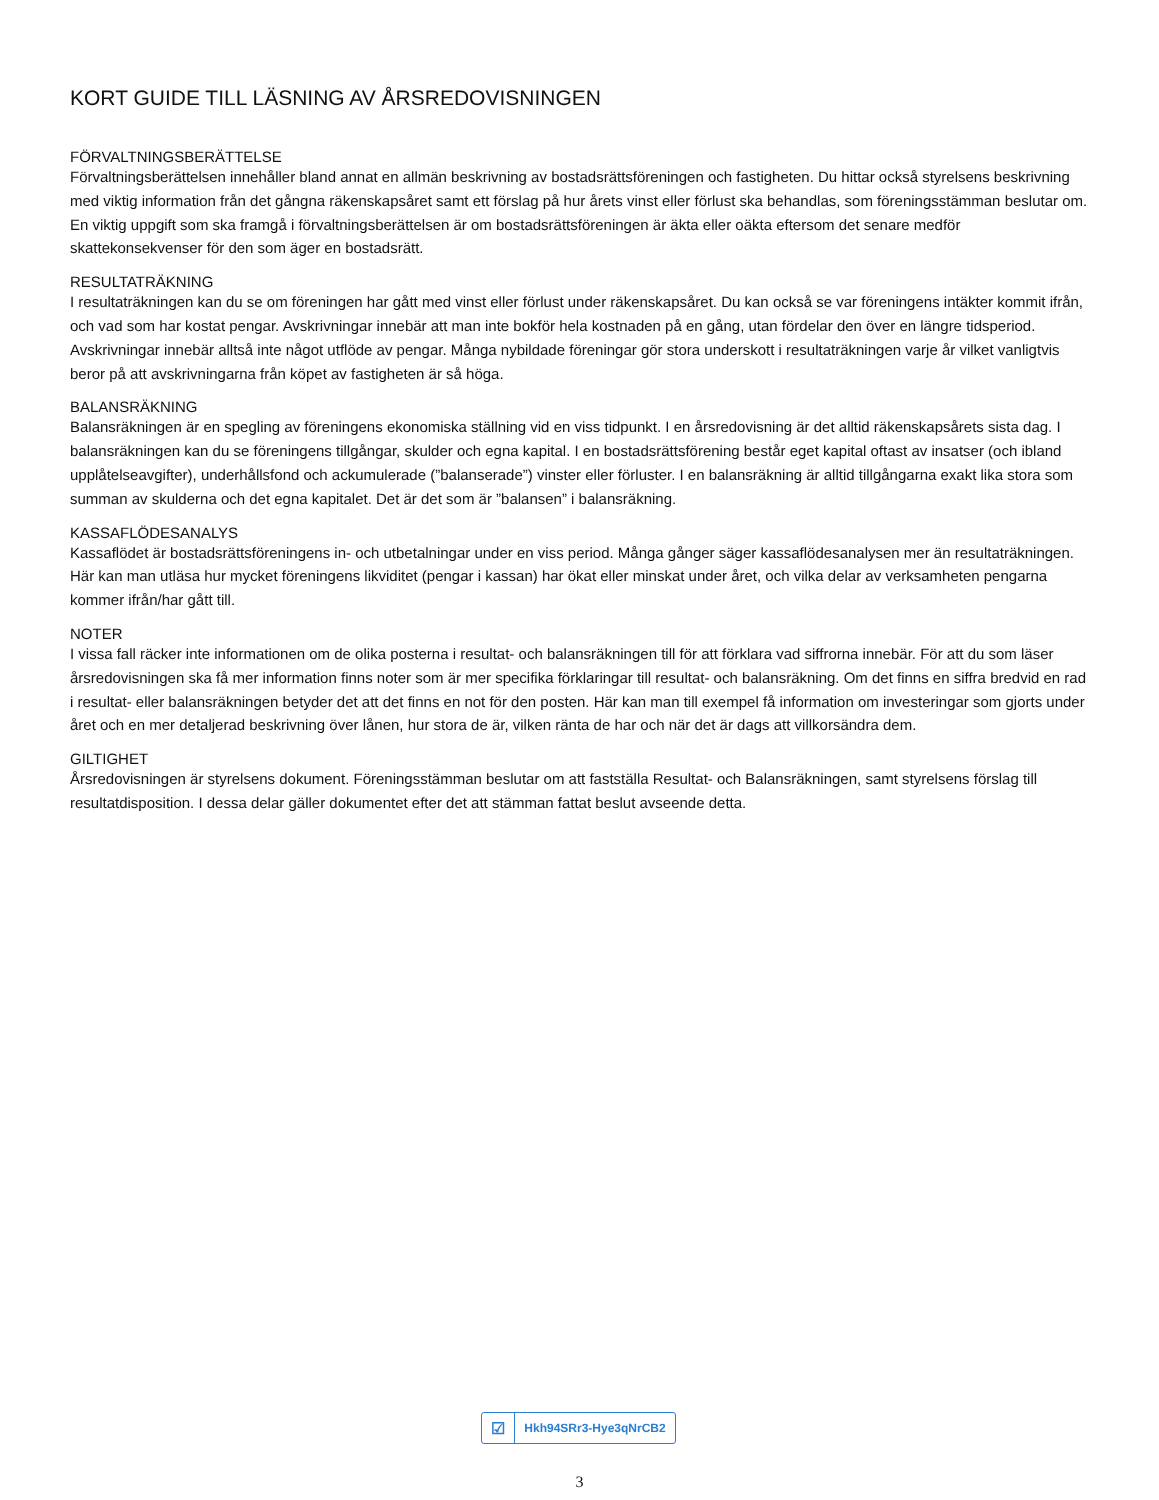KORT GUIDE TILL LÄSNING AV ÅRSREDOVISNINGEN
FÖRVALTNINGSBERÄTTELSE
Förvaltningsberättelsen innehåller bland annat en allmän beskrivning av bostadsrättsföreningen och fastigheten. Du hittar också styrelsens beskrivning med viktig information från det gångna räkenskapsåret samt ett förslag på hur årets vinst eller förlust ska behandlas, som föreningsstämman beslutar om. En viktig uppgift som ska framgå i förvaltningsberättelsen är om bostadsrättsföreningen är äkta eller oäkta eftersom det senare medför skattekonsekvenser för den som äger en bostadsrätt.
RESULTATRÄKNING
I resultaträkningen kan du se om föreningen har gått med vinst eller förlust under räkenskapsåret. Du kan också se var föreningens intäkter kommit ifrån, och vad som har kostat pengar. Avskrivningar innebär att man inte bokför hela kostnaden på en gång, utan fördelar den över en längre tidsperiod. Avskrivningar innebär alltså inte något utflöde av pengar. Många nybildade föreningar gör stora underskott i resultaträkningen varje år vilket vanligtvis beror på att avskrivningarna från köpet av fastigheten är så höga.
BALANSRÄKNING
Balansräkningen är en spegling av föreningens ekonomiska ställning vid en viss tidpunkt. I en årsredovisning är det alltid räkenskapsårets sista dag. I balansräkningen kan du se föreningens tillgångar, skulder och egna kapital. I en bostadsrättsförening består eget kapital oftast av insatser (och ibland upplåtelseavgifter), underhållsfond och ackumulerade (”balanserade”) vinster eller förluster. I en balansräkning är alltid tillgångarna exakt lika stora som summan av skulderna och det egna kapitalet. Det är det som är ”balansen” i balansräkning.
KASSAFLÖDESANALYS
Kassaflödet är bostadsrättsföreningens in- och utbetalningar under en viss period. Många gånger säger kassaflödesanalysen mer än resultaträkningen. Här kan man utläsa hur mycket föreningens likviditet (pengar i kassan) har ökat eller minskat under året, och vilka delar av verksamheten pengarna kommer ifrån/har gått till.
NOTER
I vissa fall räcker inte informationen om de olika posterna i resultat- och balansräkningen till för att förklara vad siffrorna innebär. För att du som läser årsredovisningen ska få mer information finns noter som är mer specifika förklaringar till resultat- och balansräkning. Om det finns en siffra bredvid en rad i resultat- eller balansräkningen betyder det att det finns en not för den posten. Här kan man till exempel få information om investeringar som gjorts under året och en mer detaljerad beskrivning över lånen, hur stora de är, vilken ränta de har och när det är dags att villkorsändra dem.
GILTIGHET
Årsredovisningen är styrelsens dokument. Föreningsstämman beslutar om att fastställa Resultat- och Balansräkningen, samt styrelsens förslag till resultatdisposition. I dessa delar gäller dokumentet efter det att stämman fattat beslut avseende detta.
☑
Hkh94SRr3-Hye3qNrCB2
3